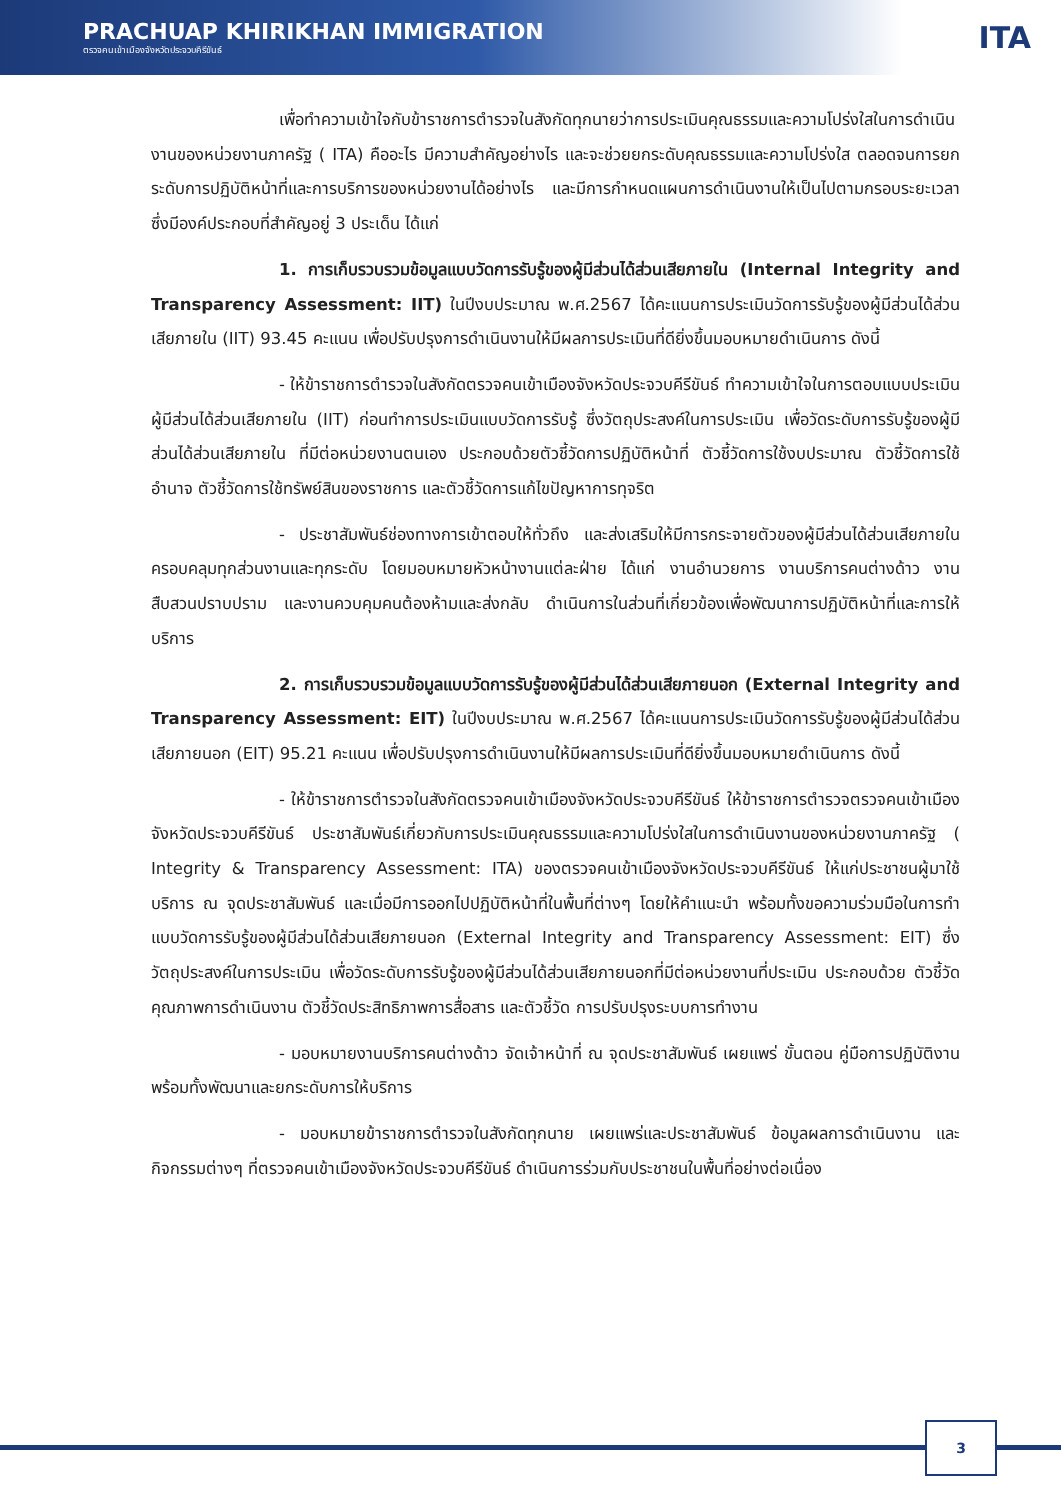PRACHUAP KHIRIKHAN IMMIGRATION
ตรวจคนเข้าเมืองจังหวัดประจวบคีรีขันธ์
ITA
เพื่อทำความเข้าใจกับข้าราชการตำรวจในสังกัดทุกนายว่าการประเมินคุณธรรมและความโปร่งใสในการดำเนินงานของหน่วยงานภาครัฐ ( ITA) คืออะไร มีความสำคัญอย่างไร และจะช่วยยกระดับคุณธรรมและความโปร่งใส ตลอดจนการยกระดับการปฏิบัติหน้าที่และการบริการของหน่วยงานได้อย่างไร และมีการกำหนดแผนการดำเนินงานให้เป็นไปตามกรอบระยะเวลา ซึ่งมีองค์ประกอบที่สำคัญอยู่ 3 ประเด็น ได้แก่
1. การเก็บรวบรวมข้อมูลแบบวัดการรับรู้ของผู้มีส่วนได้ส่วนเสียภายใน (Internal Integrity and Transparency Assessment: IIT) ในปีงบประมาณ พ.ศ.2567 ได้คะแนนการประเมินวัดการรับรู้ของผู้มีส่วนได้ส่วนเสียภายใน (IIT) 93.45 คะแนน เพื่อปรับปรุงการดำเนินงานให้มีผลการประเมินที่ดียิ่งขึ้นมอบหมายดำเนินการ ดังนี้
- ให้ข้าราชการตำรวจในสังกัดตรวจคนเข้าเมืองจังหวัดประจวบคีรีขันธ์ ทำความเข้าใจในการตอบแบบประเมินผู้มีส่วนได้ส่วนเสียภายใน (IIT) ก่อนทำการประเมินแบบวัดการรับรู้ ซึ่งวัตถุประสงค์ในการประเมิน เพื่อวัดระดับการรับรู้ของผู้มีส่วนได้ส่วนเสียภายใน ที่มีต่อหน่วยงานตนเอง ประกอบด้วยตัวชี้วัดการปฏิบัติหน้าที่ ตัวชี้วัดการใช้งบประมาณ ตัวชี้วัดการใช้อำนาจ ตัวชี้วัดการใช้ทรัพย์สินของราชการ และตัวชี้วัดการแก้ไขปัญหาการทุจริต
- ประชาสัมพันธ์ช่องทางการเข้าตอบให้ทั่วถึง และส่งเสริมให้มีการกระจายตัวของผู้มีส่วนได้ส่วนเสียภายในครอบคลุมทุกส่วนงานและทุกระดับ โดยมอบหมายหัวหน้างานแต่ละฝ่าย ได้แก่ งานอำนวยการ งานบริการคนต่างด้าว งานสืบสวนปราบปราม และงานควบคุมคนต้องห้ามและส่งกลับ ดำเนินการในส่วนที่เกี่ยวข้องเพื่อพัฒนาการปฏิบัติหน้าที่และการให้บริการ
2. การเก็บรวบรวมข้อมูลแบบวัดการรับรู้ของผู้มีส่วนได้ส่วนเสียภายนอก (External Integrity and Transparency Assessment: EIT) ในปีงบประมาณ พ.ศ.2567 ได้คะแนนการประเมินวัดการรับรู้ของผู้มีส่วนได้ส่วนเสียภายนอก (EIT) 95.21 คะแนน เพื่อปรับปรุงการดำเนินงานให้มีผลการประเมินที่ดียิ่งขึ้นมอบหมายดำเนินการ ดังนี้
- ให้ข้าราชการตำรวจในสังกัดตรวจคนเข้าเมืองจังหวัดประจวบคีรีขันธ์ ให้ข้าราชการตำรวจตรวจคนเข้าเมืองจังหวัดประจวบคีรีขันธ์ ประชาสัมพันธ์เกี่ยวกับการประเมินคุณธรรมและความโปร่งใสในการดำเนินงานของหน่วยงานภาครัฐ ( Integrity & Transparency Assessment: ITA) ของตรวจคนเข้าเมืองจังหวัดประจวบคีรีขันธ์ ให้แก่ประชาชนผู้มาใช้บริการ ณ จุดประชาสัมพันธ์ และเมื่อมีการออกไปปฏิบัติหน้าที่ในพื้นที่ต่างๆ โดยให้คำแนะนำ พร้อมทั้งขอความร่วมมือในการทำแบบวัดการรับรู้ของผู้มีส่วนได้ส่วนเสียภายนอก (External Integrity and Transparency Assessment: EIT) ซึ่งวัตถุประสงค์ในการประเมิน เพื่อวัดระดับการรับรู้ของผู้มีส่วนได้ส่วนเสียภายนอกที่มีต่อหน่วยงานที่ประเมิน ประกอบด้วย ตัวชี้วัดคุณภาพการดำเนินงาน ตัวชี้วัดประสิทธิภาพการสื่อสาร และตัวชี้วัด การปรับปรุงระบบการทำงาน
- มอบหมายงานบริการคนต่างด้าว จัดเจ้าหน้าที่ ณ จุดประชาสัมพันธ์ เผยแพร่ ขั้นตอน คู่มือการปฏิบัติงาน พร้อมทั้งพัฒนาและยกระดับการให้บริการ
- มอบหมายข้าราชการตำรวจในสังกัดทุกนาย เผยแพร่และประชาสัมพันธ์ ข้อมูลผลการดำเนินงาน และกิจกรรมต่างๆ ที่ตรวจคนเข้าเมืองจังหวัดประจวบคีรีขันธ์ ดำเนินการร่วมกับประชาชนในพื้นที่อย่างต่อเนื่อง
3